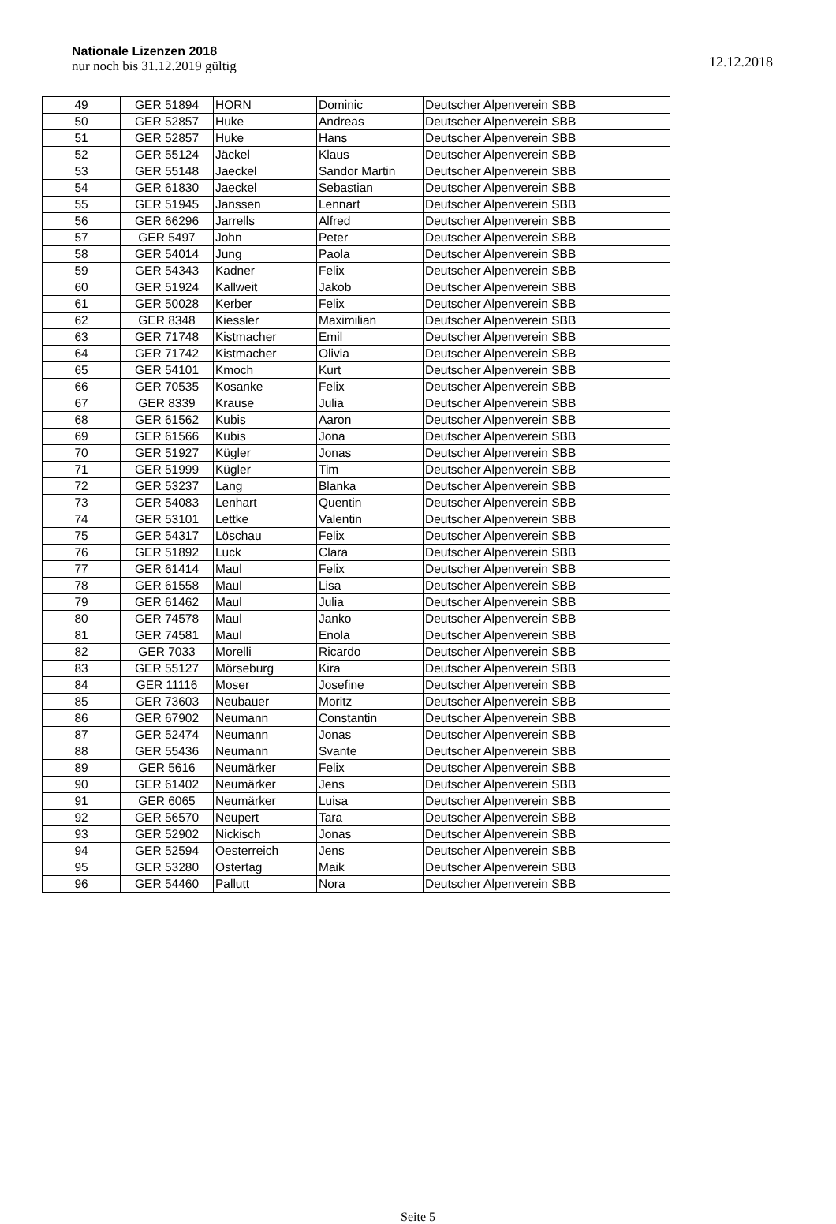Nationale Lizenzen 2018
nur noch bis 31.12.2019 gültig
12.12.2018
| 49 | GER 51894 | HORN | Dominic | Deutscher Alpenverein SBB |
| 50 | GER 52857 | Huke | Andreas | Deutscher Alpenverein SBB |
| 51 | GER 52857 | Huke | Hans | Deutscher Alpenverein SBB |
| 52 | GER 55124 | Jäckel | Klaus | Deutscher Alpenverein SBB |
| 53 | GER 55148 | Jaeckel | Sandor Martin | Deutscher Alpenverein SBB |
| 54 | GER 61830 | Jaeckel | Sebastian | Deutscher Alpenverein SBB |
| 55 | GER 51945 | Janssen | Lennart | Deutscher Alpenverein SBB |
| 56 | GER 66296 | Jarrells | Alfred | Deutscher Alpenverein SBB |
| 57 | GER 5497 | John | Peter | Deutscher Alpenverein SBB |
| 58 | GER 54014 | Jung | Paola | Deutscher Alpenverein SBB |
| 59 | GER 54343 | Kadner | Felix | Deutscher Alpenverein SBB |
| 60 | GER 51924 | Kallweit | Jakob | Deutscher Alpenverein SBB |
| 61 | GER 50028 | Kerber | Felix | Deutscher Alpenverein SBB |
| 62 | GER 8348 | Kiessler | Maximilian | Deutscher Alpenverein SBB |
| 63 | GER 71748 | Kistmacher | Emil | Deutscher Alpenverein SBB |
| 64 | GER 71742 | Kistmacher | Olivia | Deutscher Alpenverein SBB |
| 65 | GER 54101 | Kmoch | Kurt | Deutscher Alpenverein SBB |
| 66 | GER 70535 | Kosanke | Felix | Deutscher Alpenverein SBB |
| 67 | GER 8339 | Krause | Julia | Deutscher Alpenverein SBB |
| 68 | GER 61562 | Kubis | Aaron | Deutscher Alpenverein SBB |
| 69 | GER 61566 | Kubis | Jona | Deutscher Alpenverein SBB |
| 70 | GER 51927 | Kügler | Jonas | Deutscher Alpenverein SBB |
| 71 | GER 51999 | Kügler | Tim | Deutscher Alpenverein SBB |
| 72 | GER 53237 | Lang | Blanka | Deutscher Alpenverein SBB |
| 73 | GER 54083 | Lenhart | Quentin | Deutscher Alpenverein SBB |
| 74 | GER 53101 | Lettke | Valentin | Deutscher Alpenverein SBB |
| 75 | GER 54317 | Löschau | Felix | Deutscher Alpenverein SBB |
| 76 | GER 51892 | Luck | Clara | Deutscher Alpenverein SBB |
| 77 | GER 61414 | Maul | Felix | Deutscher Alpenverein SBB |
| 78 | GER 61558 | Maul | Lisa | Deutscher Alpenverein SBB |
| 79 | GER 61462 | Maul | Julia | Deutscher Alpenverein SBB |
| 80 | GER 74578 | Maul | Janko | Deutscher Alpenverein SBB |
| 81 | GER 74581 | Maul | Enola | Deutscher Alpenverein SBB |
| 82 | GER 7033 | Morelli | Ricardo | Deutscher Alpenverein SBB |
| 83 | GER 55127 | Mörseburg | Kira | Deutscher Alpenverein SBB |
| 84 | GER 11116 | Moser | Josefine | Deutscher Alpenverein SBB |
| 85 | GER 73603 | Neubauer | Moritz | Deutscher Alpenverein SBB |
| 86 | GER 67902 | Neumann | Constantin | Deutscher Alpenverein SBB |
| 87 | GER 52474 | Neumann | Jonas | Deutscher Alpenverein SBB |
| 88 | GER 55436 | Neumann | Svante | Deutscher Alpenverein SBB |
| 89 | GER 5616 | Neumärker | Felix | Deutscher Alpenverein SBB |
| 90 | GER 61402 | Neumärker | Jens | Deutscher Alpenverein SBB |
| 91 | GER 6065 | Neumärker | Luisa | Deutscher Alpenverein SBB |
| 92 | GER 56570 | Neupert | Tara | Deutscher Alpenverein SBB |
| 93 | GER 52902 | Nickisch | Jonas | Deutscher Alpenverein SBB |
| 94 | GER 52594 | Oesterreich | Jens | Deutscher Alpenverein SBB |
| 95 | GER 53280 | Ostertag | Maik | Deutscher Alpenverein SBB |
| 96 | GER 54460 | Pallutt | Nora | Deutscher Alpenverein SBB |
Seite 5